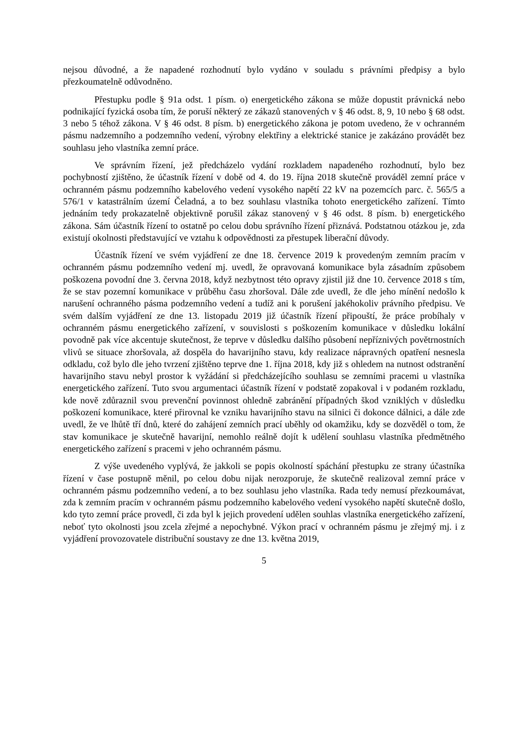nejsou důvodné, a že napadené rozhodnutí bylo vydáno v souladu s právními předpisy a bylo přezkoumatelně odůvodněno.
Přestupku podle § 91a odst. 1 písm. o) energetického zákona se může dopustit právnická nebo podnikající fyzická osoba tím, že poruší některý ze zákazů stanovených v § 46 odst. 8, 9, 10 nebo § 68 odst. 3 nebo 5 téhož zákona. V § 46 odst. 8 písm. b) energetického zákona je potom uvedeno, že v ochranném pásmu nadzemního a podzemního vedení, výrobny elektřiny a elektrické stanice je zakázáno provádět bez souhlasu jeho vlastníka zemní práce.
Ve správním řízení, jež předcházelo vydání rozkladem napadeného rozhodnutí, bylo bez pochybností zjištěno, že účastník řízení v době od 4. do 19. října 2018 skutečně prováděl zemní práce v ochranném pásmu podzemního kabelového vedení vysokého napětí 22 kV na pozemcích parc. č. 565/5 a 576/1 v katastrálním území Čeladná, a to bez souhlasu vlastníka tohoto energetického zařízení. Tímto jednáním tedy prokazatelně objektivně porušil zákaz stanovený v § 46 odst. 8 písm. b) energetického zákona. Sám účastník řízení to ostatně po celou dobu správního řízení přiznává. Podstatnou otázkou je, zda existují okolnosti představující ve vztahu k odpovědnosti za přestupek liberační důvody.
Účastník řízení ve svém vyjádření ze dne 18. července 2019 k provedeným zemním pracím v ochranném pásmu podzemního vedení mj. uvedl, že opravovaná komunikace byla zásadním způsobem poškozena povodní dne 3. června 2018, když nezbytnost této opravy zjistil již dne 10. července 2018 s tím, že se stav pozemní komunikace v průběhu času zhoršoval. Dále zde uvedl, že dle jeho mínění nedošlo k narušení ochranného pásma podzemního vedení a tudíž ani k porušení jakéhokoliv právního předpisu. Ve svém dalším vyjádření ze dne 13. listopadu 2019 již účastník řízení připouští, že práce probíhaly v ochranném pásmu energetického zařízení, v souvislosti s poškozením komunikace v důsledku lokální povodně pak více akcentuje skutečnost, že teprve v důsledku dalšího působení nepříznivých povětrnostních vlivů se situace zhoršovala, až dospěla do havarijního stavu, kdy realizace nápravných opatření nesnesla odkladu, což bylo dle jeho tvrzení zjištěno teprve dne 1. října 2018, kdy již s ohledem na nutnost odstranění havarijního stavu nebyl prostor k vyžádání si předcházejícího souhlasu se zemními pracemi u vlastníka energetického zařízení. Tuto svou argumentaci účastník řízení v podstatě zopakoval i v podaném rozkladu, kde nově zdůraznil svou prevenční povinnost ohledně zabránění případných škod vzniklých v důsledku poškození komunikace, které přirovnal ke vzniku havarijního stavu na silnici či dokonce dálnici, a dále zde uvedl, že ve lhůtě tří dnů, které do zahájení zemních prací uběhly od okamžiku, kdy se dozvěděl o tom, že stav komunikace je skutečně havarijní, nemohlo reálně dojít k udělení souhlasu vlastníka předmětného energetického zařízení s pracemi v jeho ochranném pásmu.
Z výše uvedeného vyplývá, že jakkoli se popis okolností spáchání přestupku ze strany účastníka řízení v čase postupně měnil, po celou dobu nijak nerozporuje, že skutečně realizoval zemní práce v ochranném pásmu podzemního vedení, a to bez souhlasu jeho vlastníka. Rada tedy nemusí přezkoumávat, zda k zemním pracím v ochranném pásmu podzemního kabelového vedení vysokého napětí skutečně došlo, kdo tyto zemní práce provedl, či zda byl k jejich provedení udělen souhlas vlastníka energetického zařízení, neboť tyto okolnosti jsou zcela zřejmé a nepochybné. Výkon prací v ochranném pásmu je zřejmý mj. i z vyjádření provozovatele distribuční soustavy ze dne 13. května 2019,
5